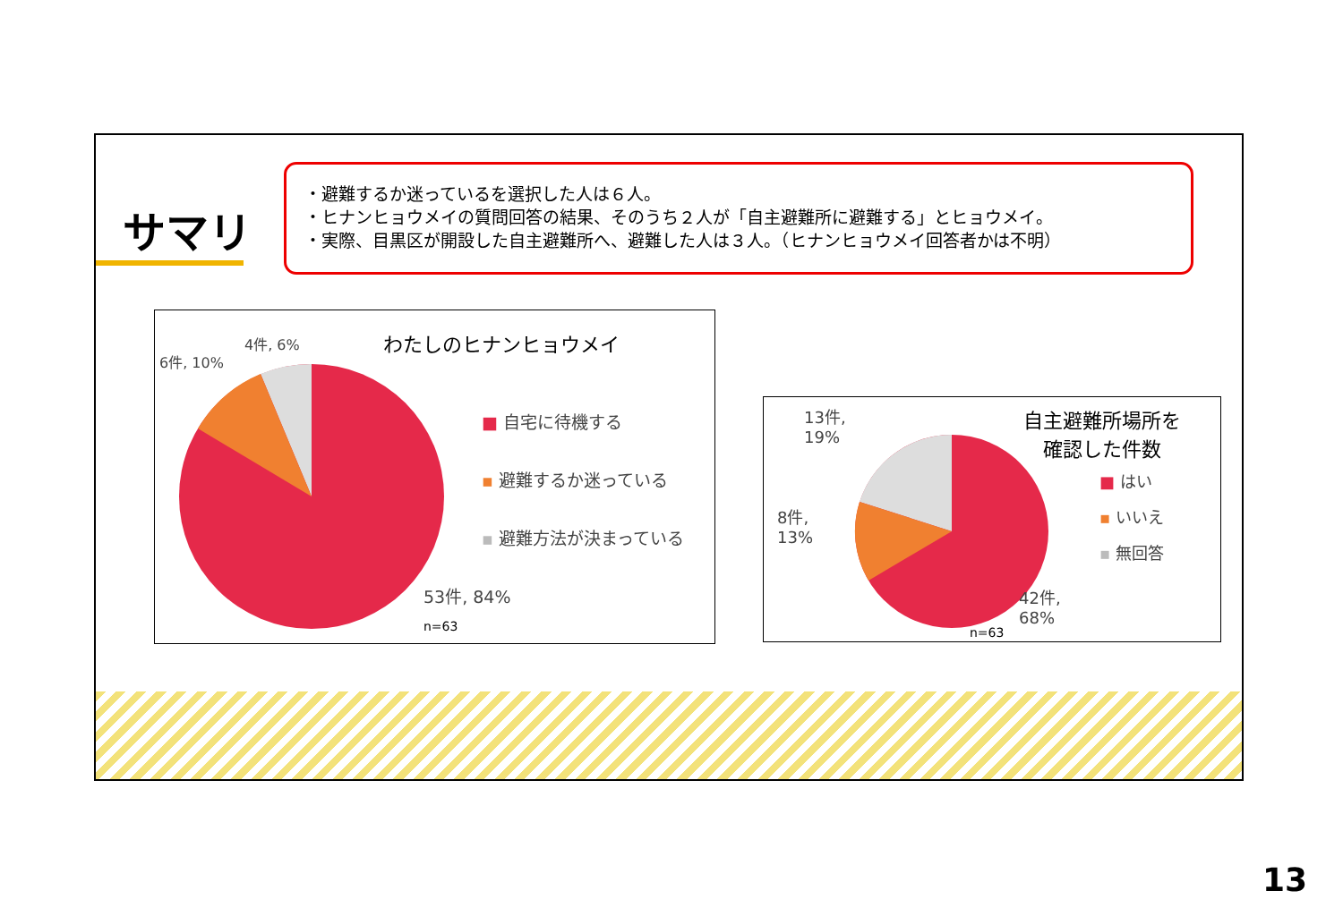サマリ
・避難するか迷っているを選択した人は６人。
・ヒナンヒョウメイの質問回答の結果、そのうち２人が「自主避難所に避難する」とヒョウメイ。
・実際、目黒区が開設した自主避難所へ、避難した人は３人。（ヒナンヒョウメイ回答者かは不明）
4件, 6%
6件, 10%
わたしのヒナンヒョウメイ
■ 自宅に待機する
▪ 避難するか迷っている
▪ 避難方法が決まっている
53件, 84%
n=63
13件,
19%
8件,
13%
自主避難所場所を
確認した件数
■ はい
▪ いいえ
▪ 無回答
42件,
68%
n=63
13